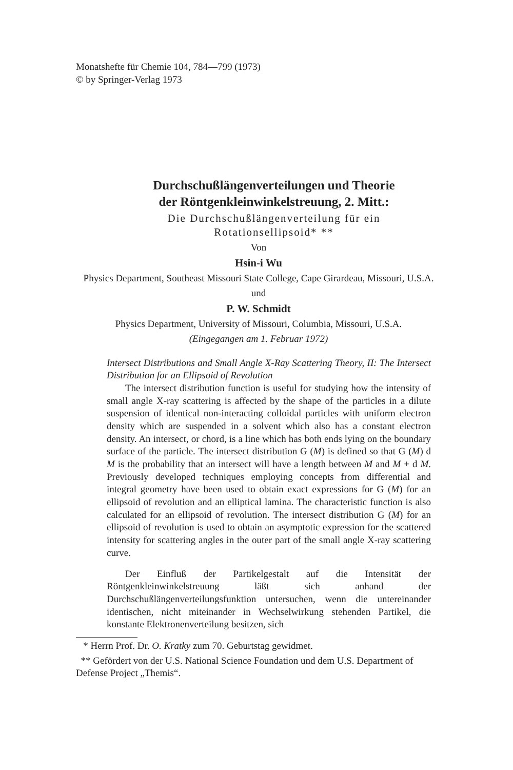Monatshefte für Chemie 104, 784—799 (1973)
© by Springer-Verlag 1973
Durchschußlängenverteilungen und Theorie
der Röntgenkleinwinkelstreuung, 2. Mitt.:
Die Durchschußlängenverteilung für ein
Rotationsellipsoid* **
Von
Hsin-i Wu
Physics Department, Southeast Missouri State College, Cape Girardeau, Missouri, U.S.A.
und
P. W. Schmidt
Physics Department, University of Missouri, Columbia, Missouri, U.S.A.
(Eingegangen am 1. Februar 1972)
Intersect Distributions and Small Angle X-Ray Scattering Theory, II: The Intersect Distribution for an Ellipsoid of Revolution
The intersect distribution function is useful for studying how the intensity of small angle X-ray scattering is affected by the shape of the particles in a dilute suspension of identical non-interacting colloidal particles with uniform electron density which are suspended in a solvent which also has a constant electron density. An intersect, or chord, is a line which has both ends lying on the boundary surface of the particle. The intersect distribution G (M) is defined so that G (M) d M is the probability that an intersect will have a length between M and M + d M. Previously developed techniques employing concepts from differential and integral geometry have been used to obtain exact expressions for G (M) for an ellipsoid of revolution and an elliptical lamina. The characteristic function is also calculated for an ellipsoid of revolution. The intersect distribution G (M) for an ellipsoid of revolution is used to obtain an asymptotic expression for the scattered intensity for scattering angles in the outer part of the small angle X-ray scattering curve.
Der Einfluß der Partikelgestalt auf die Intensität der Röntgenkleinwinkelstreuung läßt sich anhand der Durchschußlängenverteilungsfunktion untersuchen, wenn die untereinander identischen, nicht miteinander in Wechselwirkung stehenden Partikel, die konstante Elektronenverteilung besitzen, sich
* Herrn Prof. Dr. O. Kratky zum 70. Geburtstag gewidmet.
** Gefördert von der U.S. National Science Foundation und dem U.S. Department of Defense Project „Themis“.